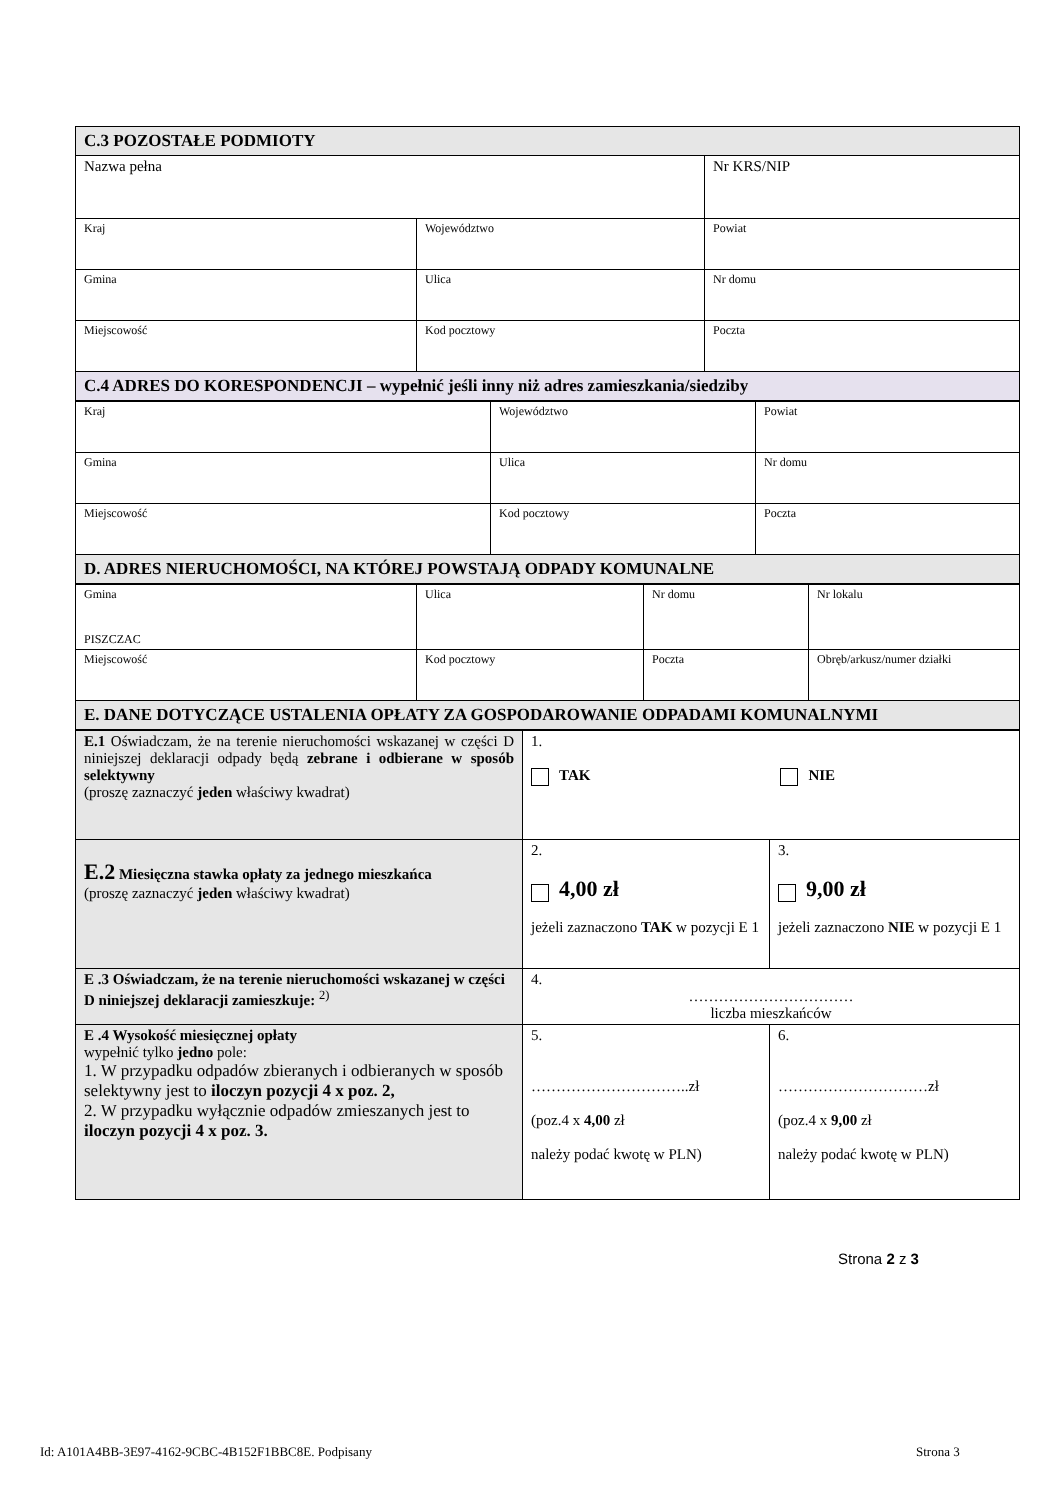| C.3 POZOSTAŁE PODMIOTY | | |
| Nazwa pełna | | Nr KRS/NIP |
| Kraj | Województwo | Powiat |
| Gmina | Ulica | Nr domu |
| Miejscowość | Kod pocztowy | Poczta |
| C.4 ADRES DO KORESPONDENCJI – wypełnić jeśli inny niż adres zamieszkania/siedziby | | |
| Kraj | Województwo | Powiat |
| Gmina | Ulica | Nr domu |
| Miejscowość | Kod pocztowy | Poczta |
| D. ADRES NIERUCHOMOŚCI, NA KTÓREJ POWSTAJĄ ODPADY KOMUNALNE | | |
| Gmina PISZCZAC | Ulica | Nr domu | Nr lokalu |
| Miejscowość | Kod pocztowy | Poczta | Obręb/arkusz/numer działki |
| E. DANE DOTYCZĄCE USTALENIA OPŁATY ZA GOSPODAROWANIE ODPADAMI KOMUNALNYMI | | | |
| E.1 Oświadczam, że na terenie nieruchomości wskazanej w części D niniejszej deklaracji odpady będą zebrane i odbierane w sposób selektywny (proszę zaznaczyć jeden właściwy kwadrat) | 1. TAK NIE | |
| E.2 Miesięczna stawka opłaty za jednego mieszkańca (proszę zaznaczyć jeden właściwy kwadrat) | 2. 4,00 zł jeżeli zaznaczono TAK w pozycji E 1 | 3. 9,00 zł jeżeli zaznaczono NIE w pozycji E 1 |
| E .3 Oświadczam, że na terenie nieruchomości wskazanej w części D niniejszej deklaracji zamieszkuje: <sup>2)</sup> | 4. …………………………… liczba mieszkańców | |
| E .4 Wysokość miesięcznej opłaty wypełnić tylko jedno pole: 1. W przypadku odpadów zbieranych i odbieranych w sposób selektywny jest to iloczyn pozycji 4 x poz. 2, 2. W przypadku wyłącznie odpadów zmieszanych jest to iloczyn pozycji 4 x poz. 3. | 5. …………………………..zł (poz.4 x 4,00 zł należy podać kwotę w PLN) | 6. …………………………zł (poz.4 x 9,00 zł należy podać kwotę w PLN) |
Strona 2 z 3
Id: A101A4BB-3E97-4162-9CBC-4B152F1BBC8E. Podpisany
Strona 3